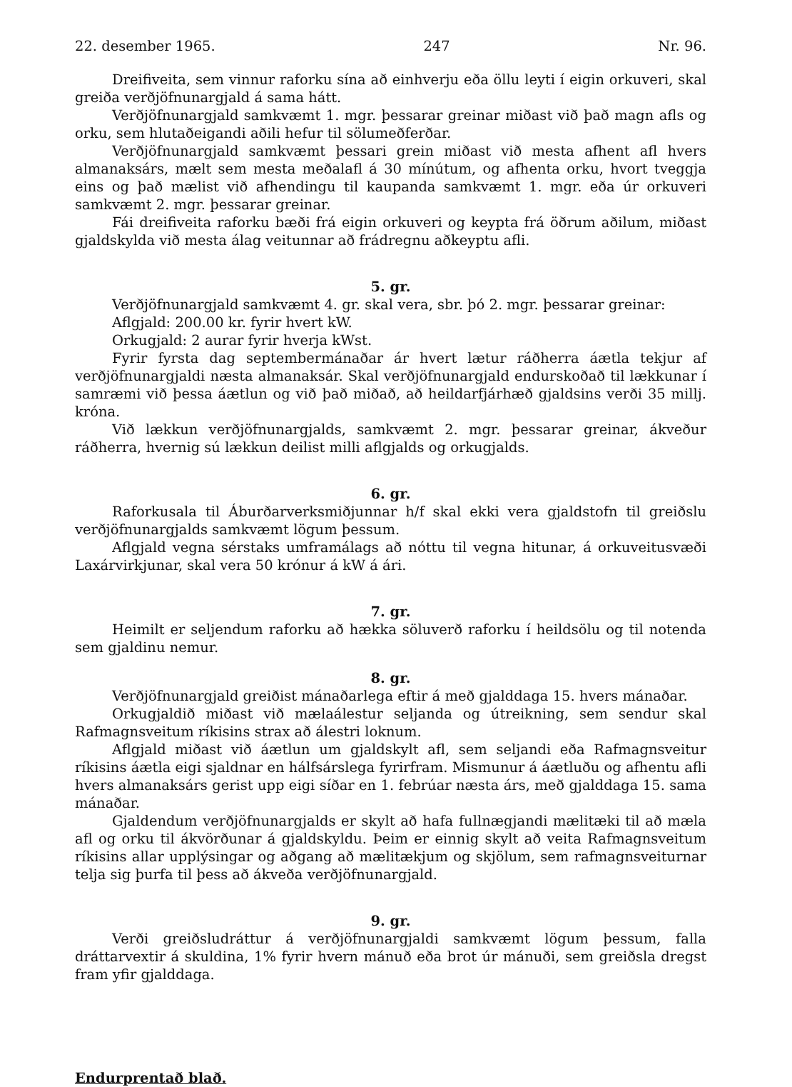22. desember 1965. 247 Nr. 96.
Dreifiveita, sem vinnur raforku sína að einhverju eða öllu leyti í eigin orkuveri, skal greiða verðjöfnunargjald á sama hátt.
Verðjöfnunargjald samkvæmt 1. mgr. þessarar greinar miðast við það magn afls og orku, sem hlutaðeigandi aðili hefur til sölumeðferðar.
Verðjöfnunargjald samkvæmt þessari grein miðast við mesta afhent afl hvers almanaksárs, mælt sem mesta meðalafl á 30 mínútum, og afhenta orku, hvort tveggja eins og það mælist við afhendingu til kaupanda samkvæmt 1. mgr. eða úr orkuveri samkvæmt 2. mgr. þessarar greinar.
Fái dreifiveita raforku bæði frá eigin orkuveri og keypta frá öðrum aðilum, miðast gjaldskylda við mesta álag veitunnar að frádregnu aðkeyptu afli.
5. gr.
Verðjöfnunargjald samkvæmt 4. gr. skal vera, sbr. þó 2. mgr. þessarar greinar:
Aflgjald: 200.00 kr. fyrir hvert kW.
Orkugjald: 2 aurar fyrir hverja kWst.
Fyrir fyrsta dag septembermánaðar ár hvert lætur ráðherra áætla tekjur af verðjöfnunargjaldi næsta almanaksár. Skal verðjöfnunargjald endurskoðað til lækkunar í samræmi við þessa áætlun og við það miðað, að heildarfjárhæð gjaldsins verði 35 millj. króna.
Við lækkun verðjöfnunargjalds, samkvæmt 2. mgr. þessarar greinar, ákveður ráðherra, hvernig sú lækkun deilist milli aflgjalds og orkugjalds.
6. gr.
Raforkusala til Áburðarverksmiðjunnar h/f skal ekki vera gjaldstofn til greiðslu verðjöfnunargjalds samkvæmt lögum þessum.
Aflgjald vegna sérstaks umframálags að nóttu til vegna hitunar, á orkuveitusvæði Laxárvirkjunar, skal vera 50 krónur á kW á ári.
7. gr.
Heimilt er seljendum raforku að hækka söluverð raforku í heildsölu og til notenda sem gjaldinu nemur.
8. gr.
Verðjöfnunargjald greiðist mánaðarlega eftir á með gjalddaga 15. hvers mánaðar.
Orkugjaldið miðast við mælaálestur seljanda og útreikning, sem sendur skal Rafmagnsveitum ríkisins strax að álestri loknum.
Aflgjald miðast við áætlun um gjaldskylt afl, sem seljandi eða Rafmagnsveitur ríkisins áætla eigi sjaldnar en hálfsárslega fyrirfram. Mismunur á áætluðu og afhentu afli hvers almanaksárs gerist upp eigi síðar en 1. febrúar næsta árs, með gjalddaga 15. sama mánaðar.
Gjaldendum verðjöfnunargjalds er skylt að hafa fullnægjandi mælitæki til að mæla afl og orku til ákvörðunar á gjaldskyldu. Þeim er einnig skylt að veita Rafmagnsveitum ríkisins allar upplýsingar og aðgang að mælitækjum og skjölum, sem rafmagnsveiturnar telja sig þurfa til þess að ákveða verðjöfnunargjald.
9. gr.
Verði greiðsludráttur á verðjöfnunargjaldi samkvæmt lögum þessum, falla dráttarvextir á skuldina, 1% fyrir hvern mánuð eða brot úr mánuði, sem greiðsla dregst fram yfir gjalddaga.
Endurprentað blað.